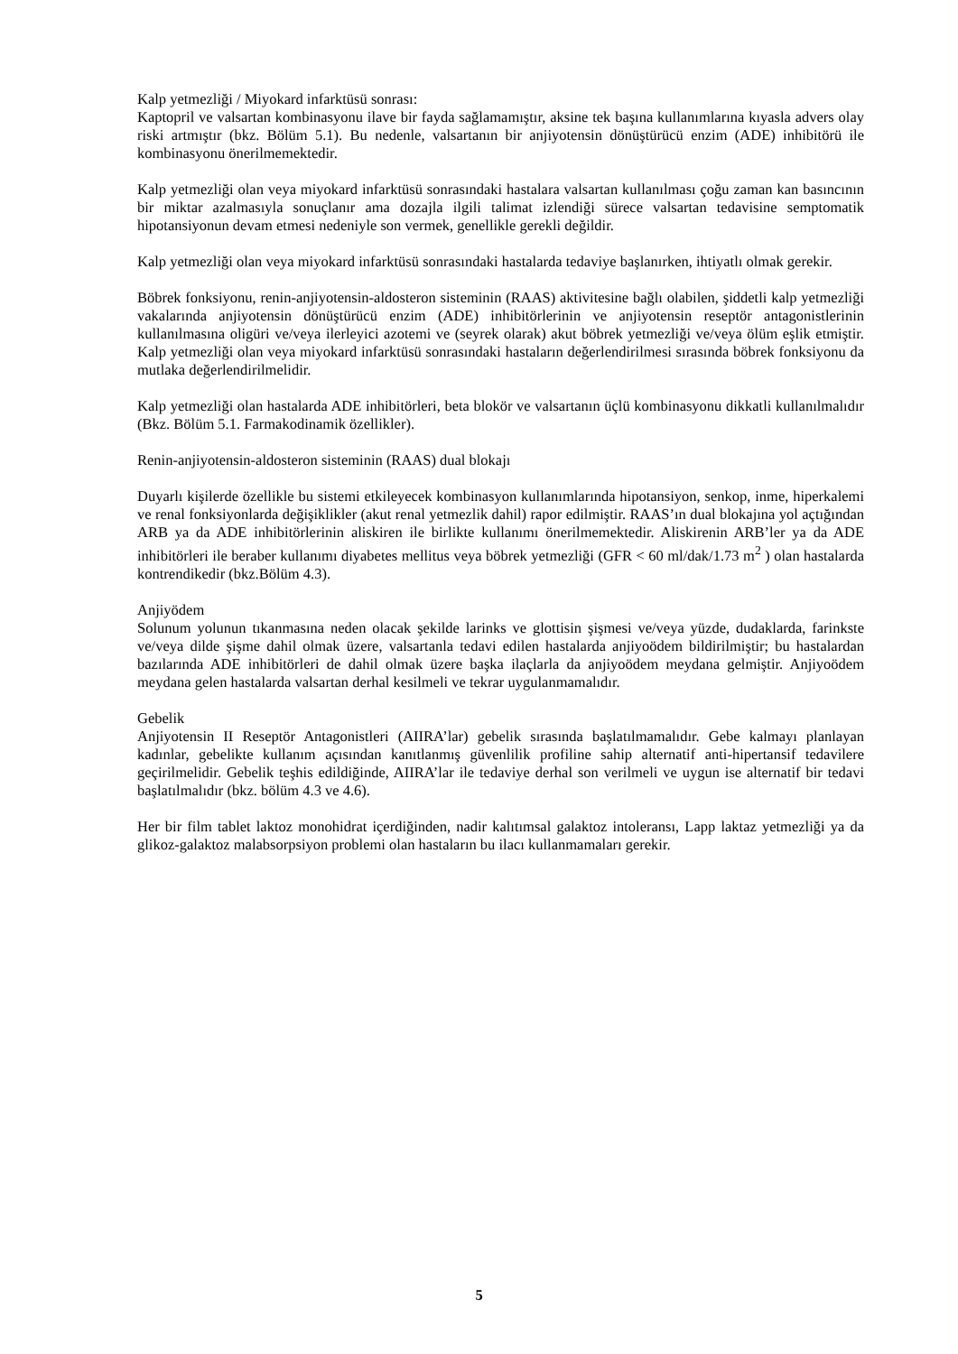Kalp yetmezliği / Miyokard infarktüsü sonrası:
Kaptopril ve valsartan kombinasyonu ilave bir fayda sağlamamıştır, aksine tek başına kullanımlarına kıyasla advers olay riski artmıştır (bkz. Bölüm 5.1). Bu nedenle, valsartanın bir anjiyotensin dönüştürücü enzim (ADE) inhibitörü ile kombinasyonu önerilmemektedir.
Kalp yetmezliği olan veya miyokard infarktüsü sonrasındaki hastalara valsartan kullanılması çoğu zaman kan basıncının bir miktar azalmasıyla sonuçlanır ama dozajla ilgili talimat izlendiği sürece valsartan tedavisine semptomatik hipotansiyonun devam etmesi nedeniyle son vermek, genellikle gerekli değildir.
Kalp yetmezliği olan veya miyokard infarktüsü sonrasındaki hastalarda tedaviye başlanırken, ihtiyatlı olmak gerekir.
Böbrek fonksiyonu, renin-anjiyotensin-aldosteron sisteminin (RAAS) aktivitesine bağlı olabilen, şiddetli kalp yetmezliği vakalarında anjiyotensin dönüştürücü enzim (ADE) inhibitörlerinin ve anjiyotensin reseptör antagonistlerinin kullanılmasına oligüri ve/veya ilerleyici azotemi ve (seyrek olarak) akut böbrek yetmezliği ve/veya ölüm eşlik etmiştir. Kalp yetmezliği olan veya miyokard infarktüsü sonrasındaki hastaların değerlendirilmesi sırasında böbrek fonksiyonu da mutlaka değerlendirilmelidir.
Kalp yetmezliği olan hastalarda ADE inhibitörleri, beta blokör ve valsartanın üçlü kombinasyonu dikkatli kullanılmalıdır (Bkz. Bölüm 5.1. Farmakodinamik özellikler).
Renin-anjiyotensin-aldosteron sisteminin (RAAS) dual blokajı
Duyarlı kişilerde özellikle bu sistemi etkileyecek kombinasyon kullanımlarında hipotansiyon, senkop, inme, hiperkalemi ve renal fonksiyonlarda değişiklikler (akut renal yetmezlik dahil) rapor edilmiştir. RAAS’ın dual blokajına yol açtığından ARB ya da ADE inhibitörlerinin aliskiren ile birlikte kullanımı önerilmemektedir. Aliskirenin ARB’ler ya da ADE inhibitörleri ile beraber kullanımı diyabetes mellitus veya böbrek yetmezliği (GFR < 60 ml/dak/1.73 m<sup>2</sup> ) olan hastalarda kontrendikedir (bkz.Bölüm 4.3).
Anjiyödem
Solunum yolunun tıkanmasına neden olacak şekilde larinks ve glottisin şişmesi ve/veya yüzde, dudaklarda, farinkste ve/veya dilde şişme dahil olmak üzere, valsartanla tedavi edilen hastalarda anjiyoödem bildirilmiştir; bu hastalardan bazılarında ADE inhibitörleri de dahil olmak üzere başka ilaçlarla da anjiyoödem meydana gelmiştir. Anjiyoödem meydana gelen hastalarda valsartan derhal kesilmeli ve tekrar uygulanmamalıdır.
Gebelik
Anjiyotensin II Reseptör Antagonistleri (AIIRA’lar) gebelik sırasında başlatılmamalıdır. Gebe kalmayı planlayan kadınlar, gebelikte kullanım açısından kanıtlanmış güvenlilik profiline sahip alternatif anti-hipertansif tedavilere geçirilmelidir. Gebelik teşhis edildiğinde, AIIRA’lar ile tedaviye derhal son verilmeli ve uygun ise alternatif bir tedavi başlatılmalıdır (bkz. bölüm 4.3 ve 4.6).
Her bir film tablet laktoz monohidrat içerdiğinden, nadir kalıtımsal galaktoz intoleransı, Lapp laktaz yetmezliği ya da glikoz-galaktoz malabsorpsiyon problemi olan hastaların bu ilacı kullanmamaları gerekir.
5